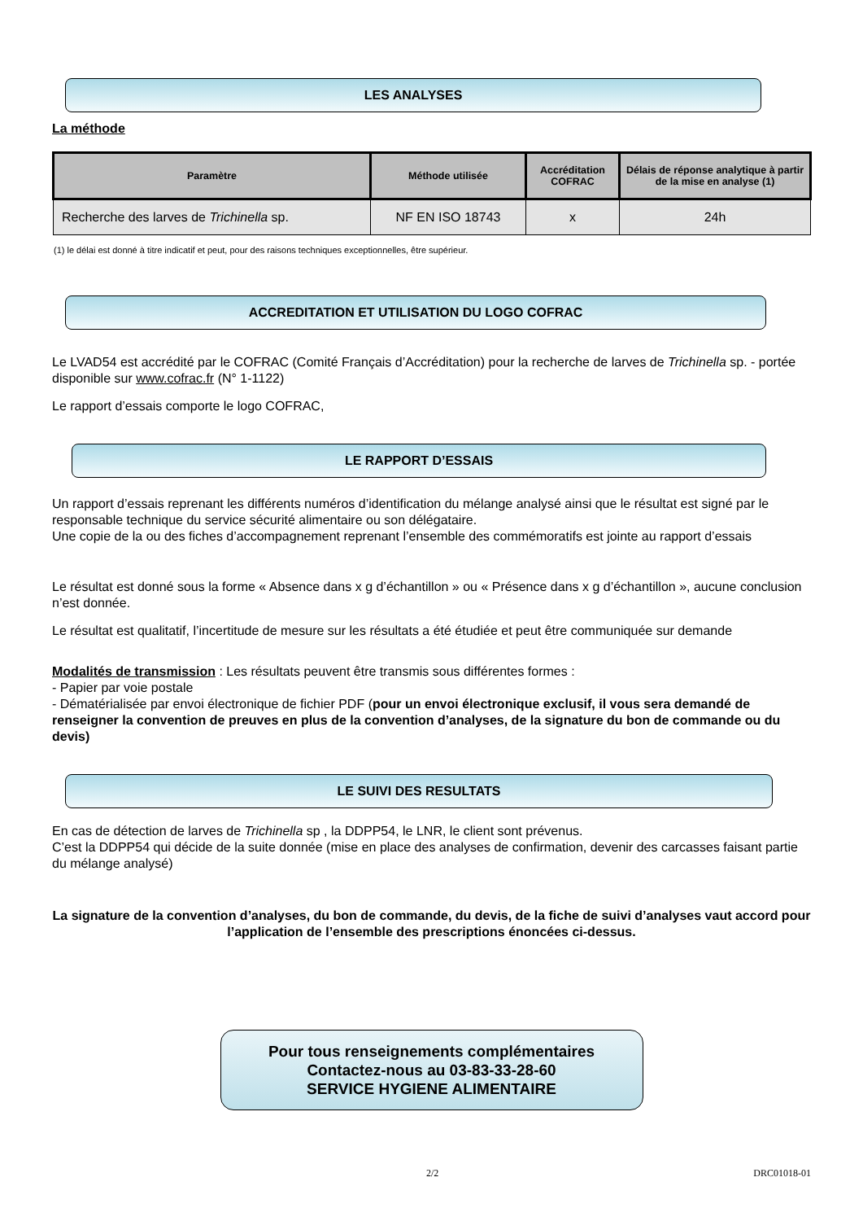LES ANALYSES
La méthode
| Paramètre | Méthode utilisée | Accréditation COFRAC | Délais de réponse analytique à partir de la mise en analyse (1) |
| --- | --- | --- | --- |
| Recherche des larves de Trichinella sp. | NF EN ISO 18743 | x | 24h |
(1) le délai est donné à titre indicatif et peut, pour des raisons techniques exceptionnelles, être supérieur.
ACCREDITATION ET UTILISATION DU LOGO COFRAC
Le LVAD54 est accrédité par le COFRAC (Comité Français d’Accréditation) pour la recherche de larves de Trichinella sp. - portée disponible sur www.cofrac.fr (N° 1-1122)
Le rapport d’essais comporte le logo COFRAC,
LE RAPPORT D’ESSAIS
Un rapport d’essais reprenant les différents numéros d’identification du mélange analysé ainsi que le résultat est signé par le responsable technique du service sécurité alimentaire ou son délégataire.
Une copie de la ou des fiches d’accompagnement reprenant l’ensemble des commémoratifs est jointe au rapport d’essais
Le résultat est donné sous la forme « Absence dans x g d’échantillon » ou « Présence dans x g d’échantillon », aucune conclusion n’est donnée.
Le résultat est qualitatif, l’incertitude de mesure sur les résultats a été étudiée et peut être communiquée sur demande
Modalités de transmission : Les résultats peuvent être transmis sous différentes formes :
- Papier par voie postale
- Dématérialisée par envoi électronique de fichier PDF (pour un envoi électronique exclusif, il vous sera demandé de renseigner la convention de preuves en plus de la convention d’analyses, de la signature du bon de commande ou du devis)
LE SUIVI DES RESULTATS
En cas de détection de larves de Trichinella sp , la DDPP54, le LNR, le client sont prévenus.
C’est la DDPP54 qui décide de la suite donnée (mise en place des analyses de confirmation, devenir des carcasses faisant partie du mélange analysé)
La signature de la convention d’analyses, du bon de commande, du devis, de la fiche de suivi d’analyses vaut accord pour l’application de l’ensemble des prescriptions énoncées ci-dessus.
Pour tous renseignements complémentaires
Contactez-nous au 03-83-33-28-60
SERVICE HYGIENE ALIMENTAIRE
2/2 DRC01018-01